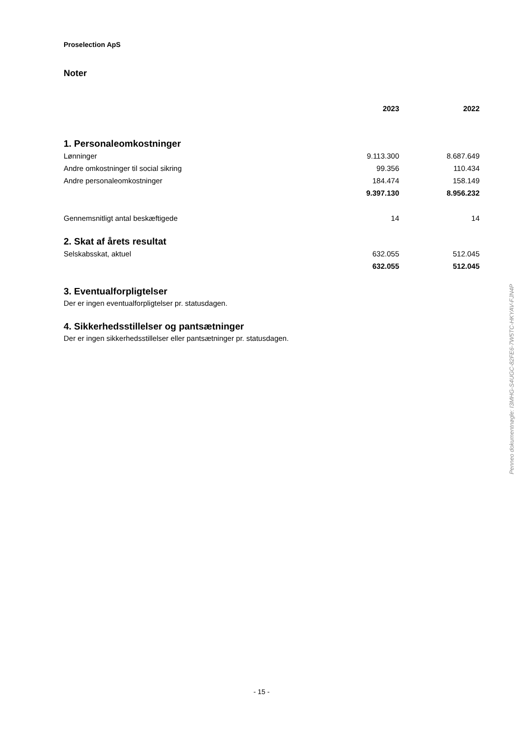Proselection ApS
Noter
| | 2023 | 2022 |
| --- | --- | --- |
| 1. Personaleomkostninger | | |
| Lønninger | 9.113.300 | 8.687.649 |
| Andre omkostninger til social sikring | 99.356 | 110.434 |
| Andre personaleomkostninger | 184.474 | 158.149 |
| | 9.397.130 | 8.956.232 |
| Gennemsnitligt antal beskæftigede | 14 | 14 |
| 2. Skat af årets resultat | | |
| Selskabsskat, aktuel | 632.055 | 512.045 |
| | 632.055 | 512.045 |
3. Eventualforpligtelser
Der er ingen eventualforpligtelser pr. statusdagen.
4. Sikkerhedsstillelser og pantsætninger
Der er ingen sikkerhedsstillelser eller pantsætninger pr. statusdagen.
Penneo dokumentnøgle: I3MHG-S4UGC-82FE6-7W5TC-HKYAV-FJN4P
- 15 -